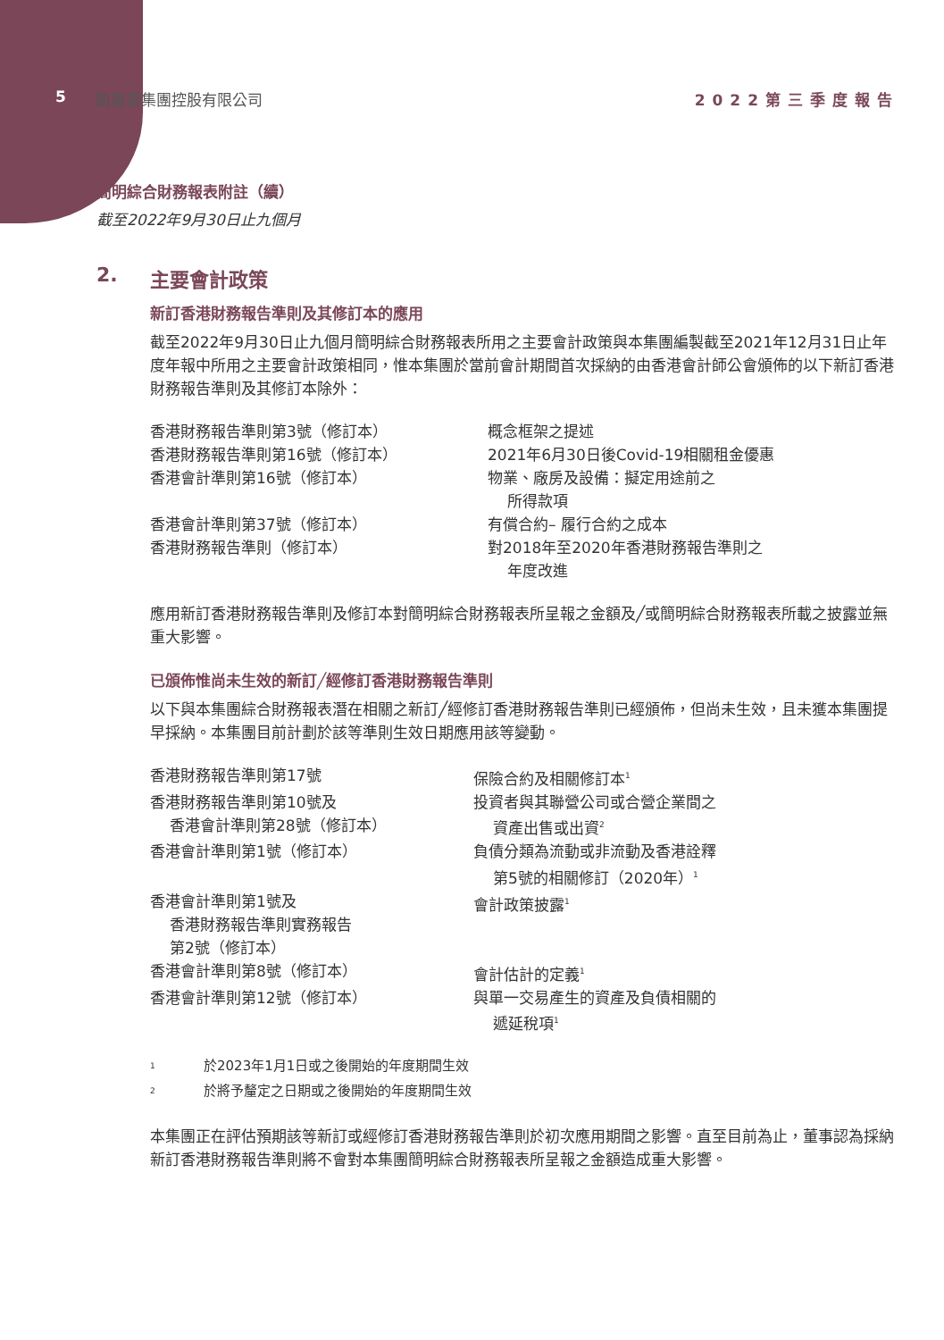5 凱富善集團控股有限公司 2022第三季度報告
簡明綜合財務報表附註（續）
截至2022年9月30日止九個月
2. 主要會計政策
新訂香港財務報告準則及其修訂本的應用
截至2022年9月30日止九個月簡明綜合財務報表所用之主要會計政策與本集團編製截至2021年12月31日止年度年報中所用之主要會計政策相同，惟本集團於當前會計期間首次採納的由香港會計師公會頒佈的以下新訂香港財務報告準則及其修訂本除外：
| 香港財務報告準則第3號（修訂本） | 概念框架之提述 |
| 香港財務報告準則第16號（修訂本） | 2021年6月30日後Covid-19相關租金優惠 |
| 香港會計準則第16號（修訂本） | 物業、廠房及設備：擬定用途前之 所得款項 |
| 香港會計準則第37號（修訂本） | 有償合約– 履行合約之成本 |
| 香港財務報告準則（修訂本） | 對2018年至2020年香港財務報告準則之 年度改進 |
應用新訂香港財務報告準則及修訂本對簡明綜合財務報表所呈報之金額及╱或簡明綜合財務報表所載之披露並無重大影響。
已頒佈惟尚未生效的新訂╱經修訂香港財務報告準則
以下與本集團綜合財務報表潛在相關之新訂╱經修訂香港財務報告準則已經頒佈，但尚未生效，且未獲本集團提早採納。本集團目前計劃於該等準則生效日期應用該等變動。
| 香港財務報告準則第17號 | 保險合約及相關修訂本<sup>1</sup> |
| 香港財務報告準則第10號及 香港會計準則第28號（修訂本） | 投資者與其聯營公司或合營企業間之 資產出售或出資<sup>2</sup> |
| 香港會計準則第1號（修訂本） | 負債分類為流動或非流動及香港詮釋 第5號的相關修訂（2020年）<sup>1</sup> |
| 香港會計準則第1號及 香港財務報告準則實務報告 第2號（修訂本） | 會計政策披露<sup>1</sup> |
| 香港會計準則第8號（修訂本） | 會計估計的定義<sup>1</sup> |
| 香港會計準則第12號（修訂本） | 與單一交易產生的資產及負債相關的 遞延稅項<sup>1</sup> |
<sup>1</sup> 於2023年1月1日或之後開始的年度期間生效
<sup>2</sup> 於將予釐定之日期或之後開始的年度期間生效
本集團正在評估預期該等新訂或經修訂香港財務報告準則於初次應用期間之影響。直至目前為止，董事認為採納新訂香港財務報告準則將不會對本集團簡明綜合財務報表所呈報之金額造成重大影響。